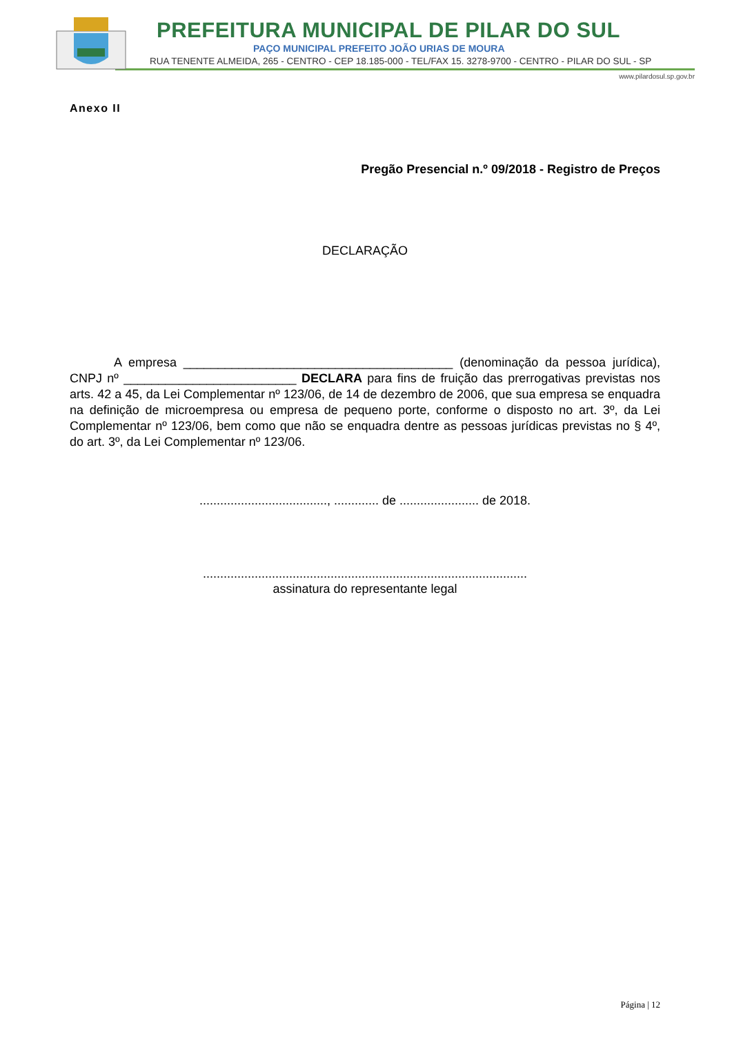PREFEITURA MUNICIPAL DE PILAR DO SUL
PAÇO MUNICIPAL PREFEITO JOÃO URIAS DE MOURA
RUA TENENTE ALMEIDA, 265 - CENTRO - CEP 18.185-000 - TEL/FAX 15. 3278-9700 - CENTRO - PILAR DO SUL - SP
www.pilardosul.sp.gov.br
Anexo II
Pregão Presencial n.º 09/2018 - Registro de Preços
DECLARAÇÃO
A empresa _______________________________________ (denominação da pessoa jurídica), CNPJ nº _________________________ DECLARA para fins de fruição das prerrogativas previstas nos arts. 42 a 45, da Lei Complementar nº 123/06, de 14 de dezembro de 2006, que sua empresa se enquadra na definição de microempresa ou empresa de pequeno porte, conforme o disposto no art. 3º, da Lei Complementar nº 123/06, bem como que não se enquadra dentre as pessoas jurídicas previstas no § 4º, do art. 3º, da Lei Complementar nº 123/06.
....................................., ............. de ....................... de 2018.
..............................................................................................
assinatura do representante legal
Página | 12